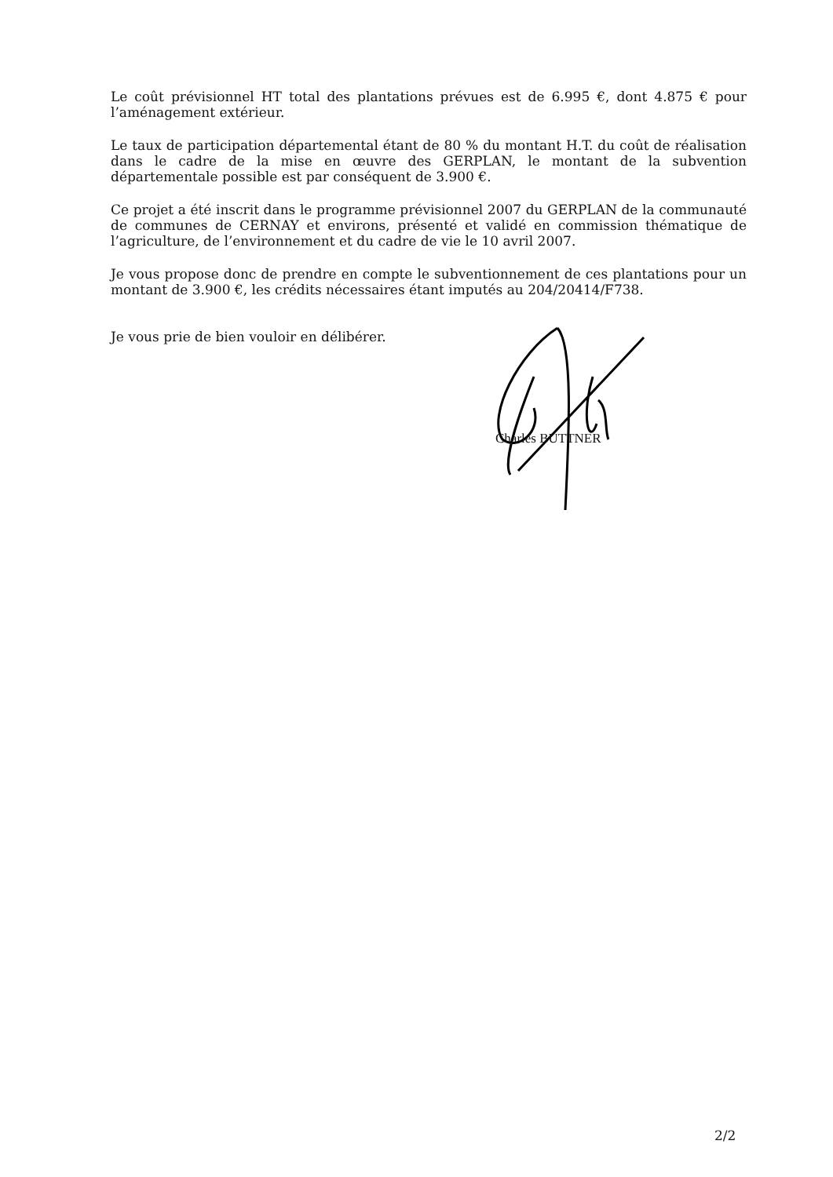Le coût prévisionnel HT total des plantations prévues est de 6.995 €, dont 4.875 € pour l’aménagement extérieur.
Le taux de participation départemental étant de 80 % du montant H.T. du coût de réalisation dans le cadre de la mise en œuvre des GERPLAN, le montant de la subvention départementale possible est par conséquent de 3.900 €.
Ce projet a été inscrit dans le programme prévisionnel 2007 du GERPLAN de la communauté de communes de CERNAY et environs, présenté et validé en commission thématique de l’agriculture, de l’environnement et du cadre de vie le 10 avril 2007.
Je vous propose donc de prendre en compte le subventionnement de ces plantations pour un montant de 3.900 €, les crédits nécessaires étant imputés au 204/20414/F738.
Je vous prie de bien vouloir en délibérer.
Charles BUTTNER
2/2